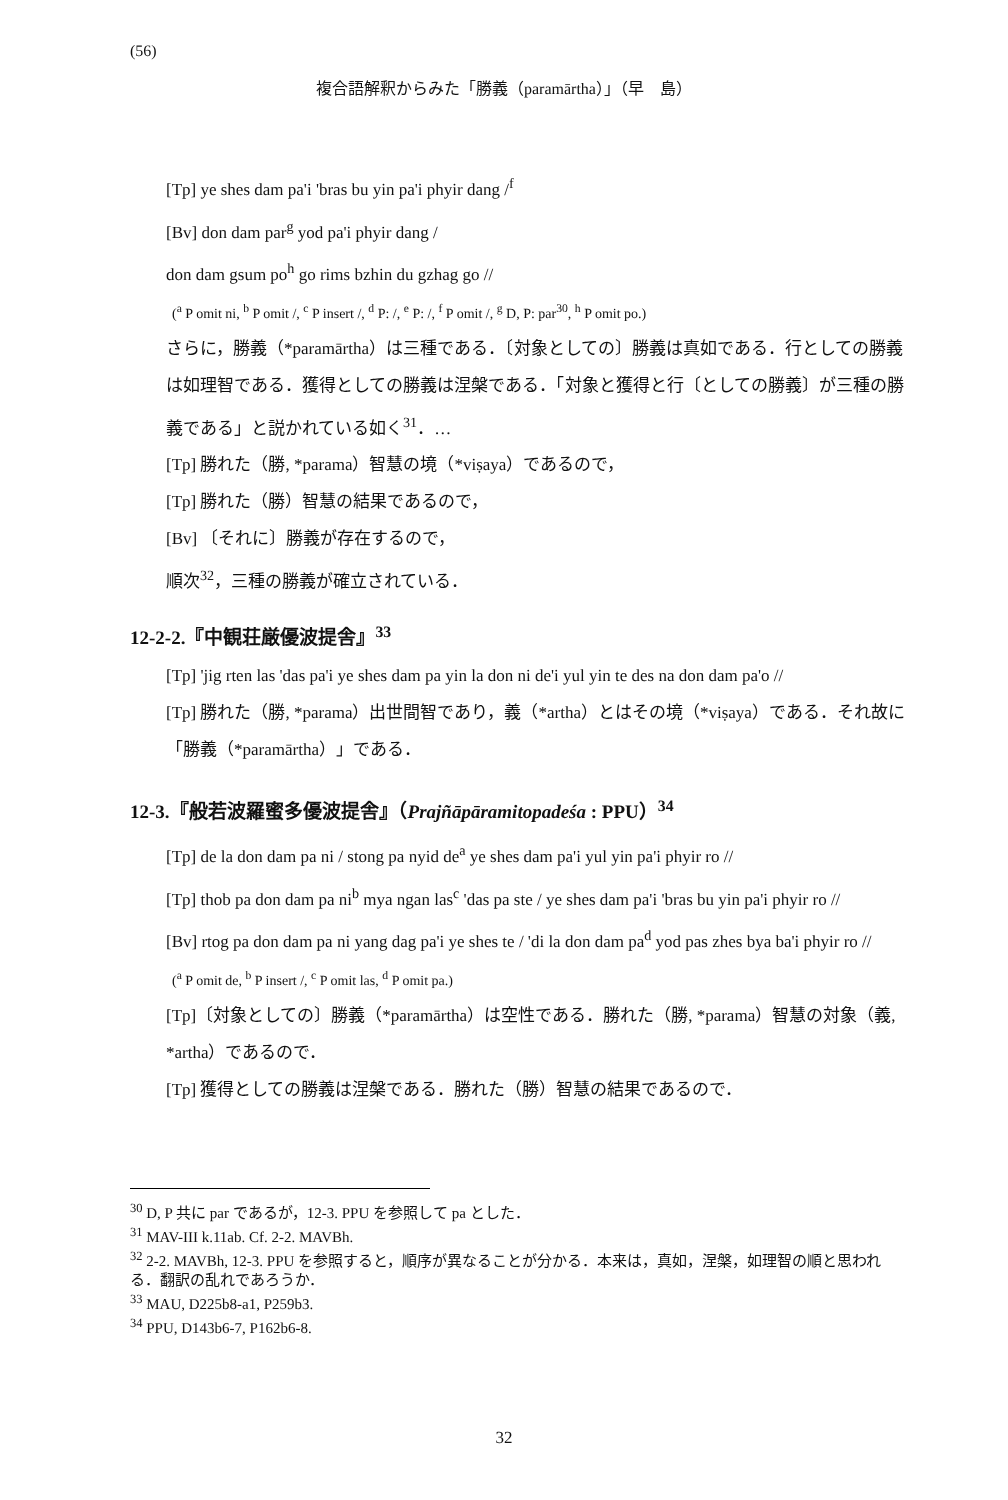(56)
複合語解釈からみた「勝義（paramārtha）」（早　島）
[Tp] ye shes dam pa'i 'bras bu yin pa'i phyir dang /<sup>f</sup>
[Bv] don dam par<sup>g</sup> yod pa'i phyir dang /
don dam gsum po<sup>h</sup> go rims bzhin du gzhag go //
(<sup>a</sup> P omit ni, <sup>b</sup> P omit /, <sup>c</sup> P insert /, <sup>d</sup> P: /, <sup>e</sup> P: /, <sup>f</sup> P omit /, <sup>g</sup> D, P: par<sup>30</sup>, <sup>h</sup> P omit po.)
さらに，勝義（*paramārtha）は三種である．〔対象としての〕勝義は真如である．行としての勝義は如理智である．獲得としての勝義は涅槃である．「対象と獲得と行〔としての勝義〕が三種の勝義である」と説かれている如く<sup>31</sup>．…
[Tp] 勝れた（勝, *parama）智慧の境（*viṣaya）であるので，
[Tp] 勝れた（勝）智慧の結果であるので，
[Bv] 〔それに〕勝義が存在するので，
順次<sup>32</sup>，三種の勝義が確立されている．
12-2-2.『中観荘厳優波提舎』<sup>33</sup>
[Tp] 'jig rten las 'das pa'i ye shes dam pa yin la don ni de'i yul yin te des na don dam pa'o //
[Tp] 勝れた（勝, *parama）出世間智であり，義（*artha）とはその境（*viṣaya）である．それ故に「勝義（*paramārtha）」である．
12-3.『般若波羅蜜多優波提舎』（Prajñāpāramitopadeśa : PPU）<sup>34</sup>
[Tp] de la don dam pa ni / stong pa nyid de<sup>a</sup> ye shes dam pa'i yul yin pa'i phyir ro //
[Tp] thob pa don dam pa ni<sup>b</sup> mya ngan las<sup>c</sup> 'das pa ste / ye shes dam pa'i 'bras bu yin pa'i phyir ro //
[Bv] rtog pa don dam pa ni yang dag pa'i ye shes te / 'di la don dam pa<sup>d</sup> yod pas zhes bya ba'i phyir ro //
(<sup>a</sup> P omit de, <sup>b</sup> P insert /, <sup>c</sup> P omit las, <sup>d</sup> P omit pa.)
[Tp]〔対象としての〕勝義（*paramārtha）は空性である．勝れた（勝, *parama）智慧の対象（義, *artha）であるので．
[Tp] 獲得としての勝義は涅槃である．勝れた（勝）智慧の結果であるので．
<sup>30</sup> D, P 共に par であるが，12-3. PPU を参照して pa とした．
<sup>31</sup> MAV-III k.11ab. Cf. 2-2. MAVBh.
<sup>32</sup> 2-2. MAVBh, 12-3. PPU を参照すると，順序が異なることが分かる．本来は，真如，涅槃，如理智の順と思われる．翻訳の乱れであろうか．
<sup>33</sup> MAU, D225b8-a1, P259b3.
<sup>34</sup> PPU, D143b6-7, P162b6-8.
32